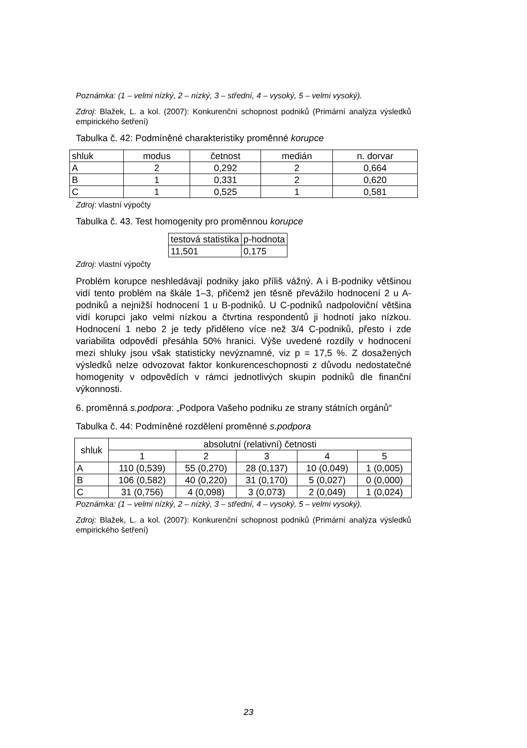Poznámka: (1 – velmi nízký, 2 – nízký, 3 – střední, 4 – vysoký, 5 – velmi vysoký).
Zdroj: Blažek, L. a kol. (2007): Konkurenční schopnost podniků (Primární analýza výsledků empirického šetření)
Tabulka č. 42: Podmíněné charakteristiky proměnné korupce
| shluk | modus | četnost | medián | n. dorvar |
| --- | --- | --- | --- | --- |
| A | 2 | 0,292 | 2 | 0,664 |
| B | 1 | 0,331 | 2 | 0,620 |
| C | 1 | 0,525 | 1 | 0,581 |
Zdroj: vlastní výpočty
Tabulka č. 43. Test homogenity pro proměnnou korupce
| testová statistika | p-hodnota |
| --- | --- |
| 11,501 | 0,175 |
Zdroj: vlastní výpočty
Problém korupce neshledávají podniky jako příliš vážný. A i B-podniky většinou vidí tento problém na škále 1–3, přičemž jen těsně převážilo hodnocení 2 u A-podniků a nejnižší hodnocení 1 u B-podniků. U C-podniků nadpoloviční většina vidí korupci jako velmi nízkou a čtvrtina respondentů ji hodnotí jako nízkou. Hodnocení 1 nebo 2 je tedy přiděleno více než 3/4 C-podniků, přesto i zde variabilita odpovědí přesáhla 50% hranici. Výše uvedené rozdíly v hodnocení mezi shluky jsou však statisticky nevýznamné, viz p = 17,5 %. Z dosažených výsledků nelze odvozovat faktor konkurenceschopnosti z důvodu nedostatečné homogenity v odpovědích v rámci jednotlivých skupin podniků dle finanční výkonnosti.
6. proměnná s.podpora: „Podpora Vašeho podniku ze strany státních orgánů“
Tabulka č. 44: Podmíněné rozdělení proměnné s.podpora
| shluk | absolutní (relativní) četnosti | | | | |
| --- | --- | --- | --- | --- | --- |
| | 1 | 2 | 3 | 4 | 5 |
| A | 110 (0,539) | 55 (0,270) | 28 (0,137) | 10 (0,049) | 1 (0,005) |
| B | 106 (0,582) | 40 (0,220) | 31 (0,170) | 5 (0,027) | 0 (0,000) |
| C | 31 (0,756) | 4 (0,098) | 3 (0,073) | 2 (0,049) | 1 (0,024) |
Poznámka: (1 – velmi nízký, 2 – nízký, 3 – střední, 4 – vysoký, 5 – velmi vysoký).
Zdroj: Blažek, L. a kol. (2007): Konkurenční schopnost podniků (Primární analýza výsledků empirického šetření)
23